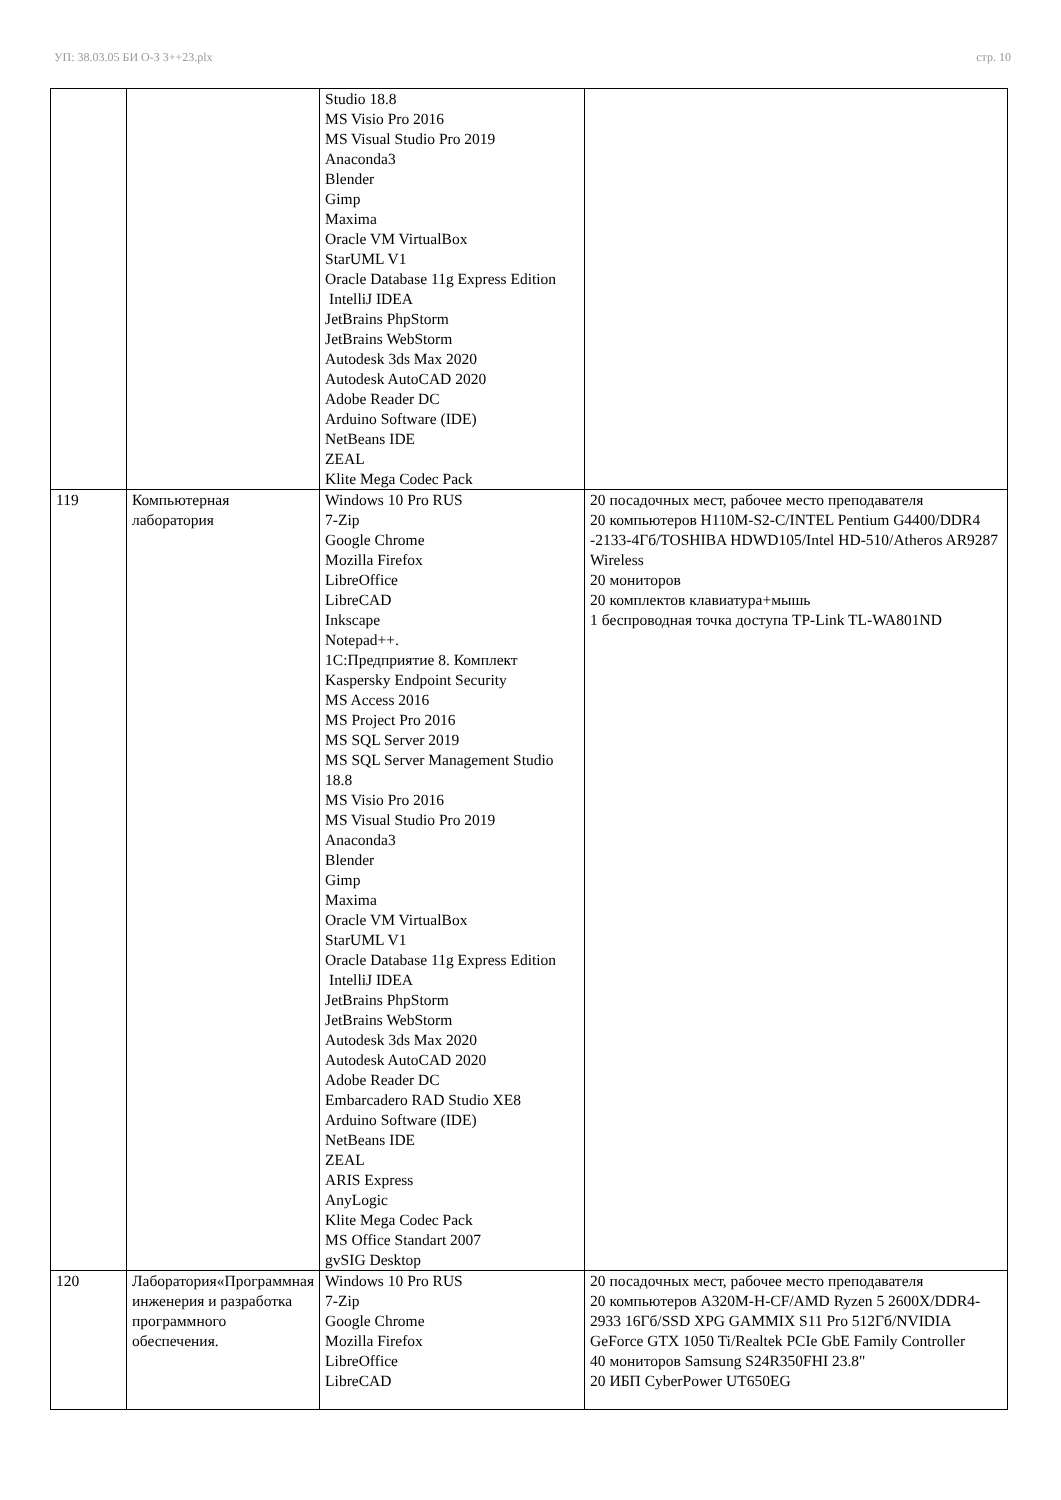УП: 38.03.05 БИ О-З 3++23.plx стр. 10
| | | Studio 18.8 MS Visio Pro 2016 MS Visual Studio Pro 2019 Anaconda3 Blender Gimp Maxima Oracle VM VirtualBox StarUML V1 Oracle Database 11g Express Edition IntelliJ IDEA JetBrains PhpStorm JetBrains WebStorm Autodesk 3ds Max 2020 Autodesk AutoCAD 2020 Adobe Reader DC Arduino Software (IDE) NetBeans IDE ZEAL Klite Mega Codec Pack | |
| 119 | Компьютерная лаборатория | Windows 10 Pro RUS 7-Zip Google Chrome Mozilla Firefox LibreOffice LibreCAD Inkscape Notepad++. 1С:Предприятие 8. Комплект Kaspersky Endpoint Security MS Access 2016 MS Project Pro 2016 MS SQL Server 2019 MS SQL Server Management Studio 18.8 MS Visio Pro 2016 MS Visual Studio Pro 2019 Anaconda3 Blender Gimp Maxima Oracle VM VirtualBox StarUML V1 Oracle Database 11g Express Edition IntelliJ IDEA JetBrains PhpStorm JetBrains WebStorm Autodesk 3ds Max 2020 Autodesk AutoCAD 2020 Adobe Reader DC Embarcadero RAD Studio XE8 Arduino Software (IDE) NetBeans IDE ZEAL ARIS Express AnyLogic Klite Mega Codec Pack MS Office Standart 2007 gvSIG Desktop | 20 посадочных мест, рабочее место преподавателя 20 компьютеров H110M-S2-C/INTEL Pentium G4400/DDR4 -2133-4Гб/TOSHIBA HDWD105/Intel HD-510/Atheros AR9287 Wireless 20 мониторов 20 комплектов клавиатура+мышь 1 беспроводная точка доступа TP-Link TL-WA801ND |
| 120 | Лаборатория«Программная инженерия и разработка программного обеспечения. | Windows 10 Pro RUS 7-Zip Google Chrome Mozilla Firefox LibreOffice LibreCAD | 20 посадочных мест, рабочее место преподавателя 20 компьютеров A320M-H-CF/AMD Ryzen 5 2600X/DDR4-2933 16Гб/SSD XPG GAMMIX S11 Pro 512Гб/NVIDIA GeForce GTX 1050 Ti/Realtek PCIe GbE Family Controller 40 мониторов Samsung S24R350FHI 23.8" 20 ИБП CyberPower UT650EG |